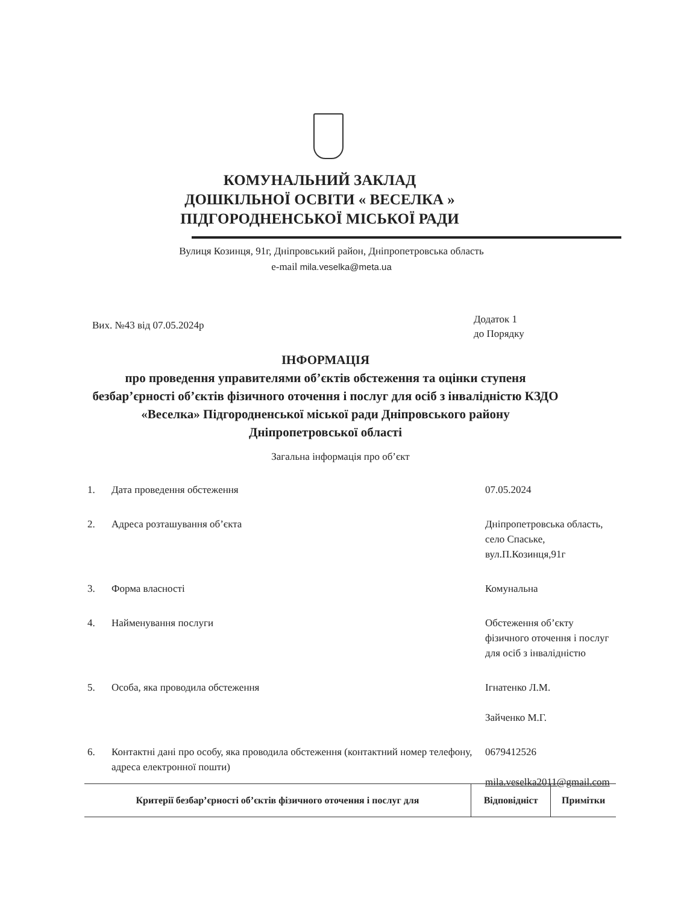КОМУНАЛЬНИЙ ЗАКЛАД
ДОШКІЛЬНОЇ ОСВІТИ « ВЕСЕЛКА »
ПІДГОРОДНЕНСЬКОЇ МІСЬКОЇ РАДИ
Вулиця Козинця, 91г, Дніпровський район, Дніпропетровська область
e-mail mila.veselka@meta.ua
Вих. №43 від 07.05.2024р
Додаток 1
до Порядку
ІНФОРМАЦІЯ
про проведення управителями об’єктів обстеження та оцінки ступеня безбар’єрності об’єктів фізичного оточення і послуг для осіб з інвалідністю КЗДО «Веселка» Підгородненської міської ради Дніпровського району Дніпропетровської області
Загальна інформація про об’єкт
| 1. | Дата проведення обстеження | 07.05.2024 |
| 2. | Адреса розташування об’єкта | Дніпропетровська область, село Спаське, вул.П.Козинця,91г |
| 3. | Форма власності | Комунальна |
| 4. | Найменування послуги | Обстеження об’єкту фізичного оточення і послуг для осіб з інвалідністю |
| 5. | Особа, яка проводила обстеження | Ігнатенко Л.М. Зайченко М.Г. |
| 6. | Контактні дані про особу, яка проводила обстеження (контактний номер телефону, адреса електронної пошти) | 0679412526 mila.veselka2011@gmail.com |
| Критерії безбар’єрності об’єктів фізичного оточення і послуг для | Відповідніст | Примітки |
| --- | --- | --- |